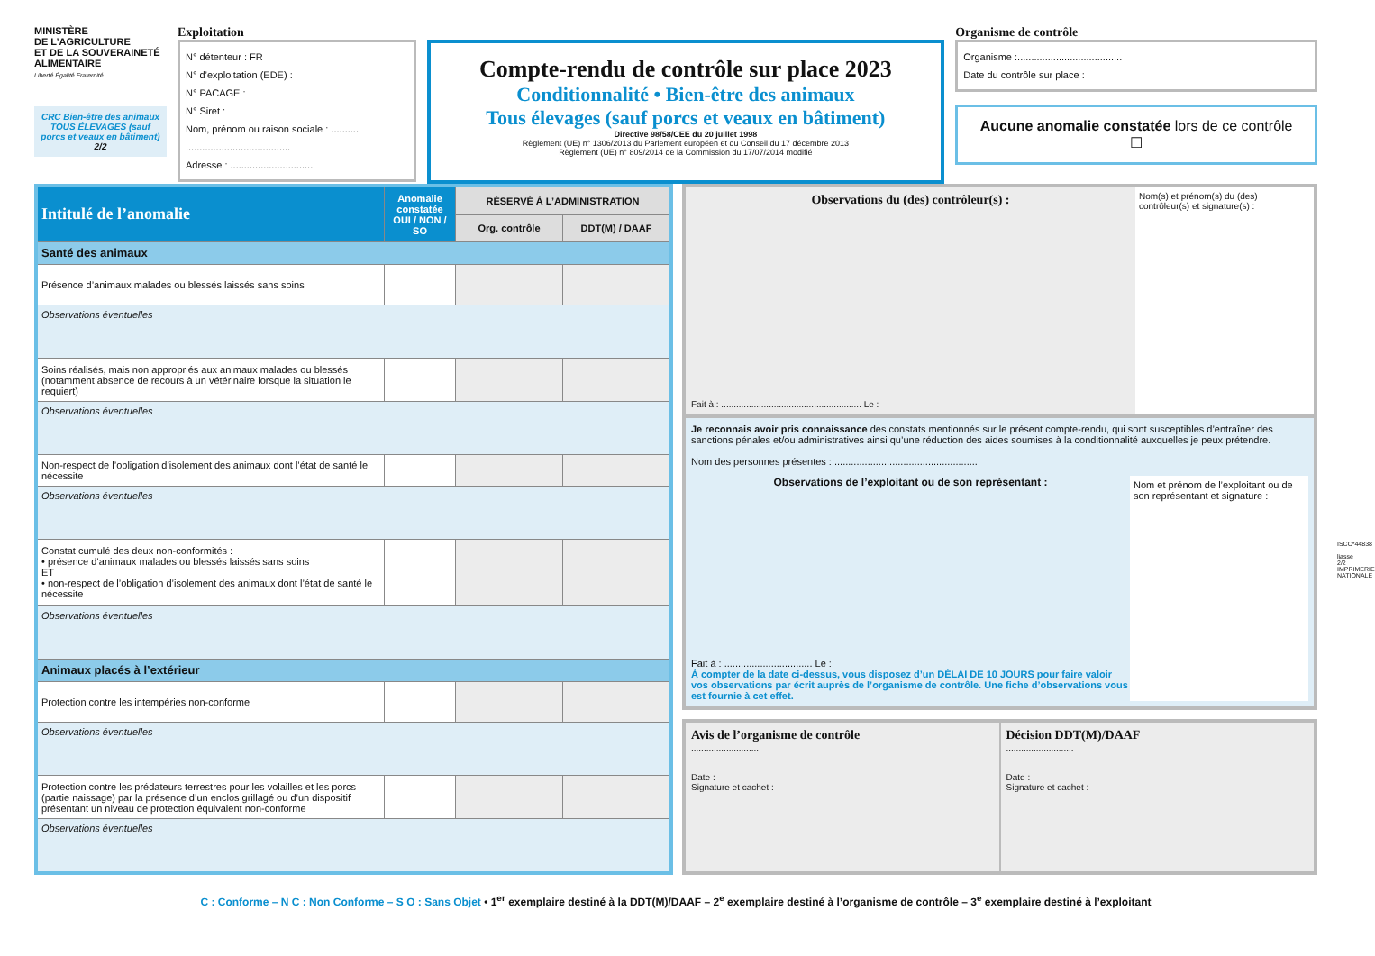MINISTÈRE
DE L’AGRICULTURE
ET DE LA SOUVERAINETÉ
ALIMENTAIRE
Liberté Égalité Fraternité
CRC Bien-être des animaux TOUS ÉLEVAGES (sauf porcs et veaux en bâtiment)
2/2
Exploitation
N° détenteur : FR
N° d’exploitation (EDE) :
N° PACAGE :
N° Siret :
Nom, prénom ou raison sociale : ..........
......................................
Adresse : ..............................
Compte-rendu de contrôle sur place 2023
Conditionnalité • Bien-être des animaux
Tous élevages (sauf porcs et veaux en bâtiment)
Directive 98/58/CEE du 20 juillet 1998
Règlement (UE) n° 1306/2013 du Parlement européen et du Conseil du 17 décembre 2013
Règlement (UE) n° 809/2014 de la Commission du 17/07/2014 modifié
Organisme de contrôle
Organisme :......................................
Date du contrôle sur place :
Aucune anomalie constatée lors de ce contrôle
☐
| Intitulé de l’anomalie | Anomalie constatée OUI / NON / SO | RÉSERVÉ À L’ADMINISTRATION | |
| --- | --- | --- | --- |
| | | Org. contrôle | DDT(M) / DAAF |
| Santé des animaux | | | |
| Présence d’animaux malades ou blessés laissés sans soins | | | |
| Observations éventuelles | | | |
| Soins réalisés, mais non appropriés aux animaux malades ou blessés (notamment absence de recours à un vétérinaire lorsque la situation le requiert) | | | |
| Observations éventuelles | | | |
| Non-respect de l’obligation d’isolement des animaux dont l’état de santé le nécessite | | | |
| Observations éventuelles | | | |
| Constat cumulé des deux non-conformités : • présence d’animaux malades ou blessés laissés sans soins ET • non-respect de l’obligation d’isolement des animaux dont l’état de santé le nécessite | | | |
| Observations éventuelles | | | |
| Animaux placés à l’extérieur | | | |
| Protection contre les intempéries non-conforme | | | |
| Observations éventuelles | | | |
| Protection contre les prédateurs terrestres pour les volailles et les porcs (partie naissage) par la présence d’un enclos grillagé ou d’un dispositif présentant un niveau de protection équivalent non-conforme | | | |
| Observations éventuelles | | | |
Observations du (des) contrôleur(s) :
Fait à : ........................................................ Le :
Nom(s) et prénom(s) du (des) contrôleur(s) et signature(s) :
Je reconnais avoir pris connaissance des constats mentionnés sur le présent compte-rendu, qui sont susceptibles d’entraîner des sanctions pénales et/ou administratives ainsi qu’une réduction des aides soumises à la conditionnalité auxquelles je peux prétendre.
Nom des personnes présentes : ....................................................
Observations de l’exploitant ou de son représentant :
Fait à : ................................ Le :
À compter de la date ci-dessus, vous disposez d’un DÉLAI DE 10 JOURS pour faire valoir vos observations par écrit auprès de l’organisme de contrôle. Une fiche d’observations vous est fournie à cet effet.
Nom et prénom de l’exploitant ou de son représentant et signature :
Avis de l’organisme de contrôle
...........................
...........................
Date :
Signature et cachet :
Décision DDT(M)/DAAF
...........................
...........................
Date :
Signature et cachet :
C : Conforme – N C : Non Conforme – S O : Sans Objet • 1<sup>er</sup> exemplaire destiné à la DDT(M)/DAAF – 2<sup>e</sup> exemplaire destiné à l’organisme de contrôle – 3<sup>e</sup> exemplaire destiné à l’exploitant
ISCC*44838 – liasse 2/2 IMPRIMERIE NATIONALE